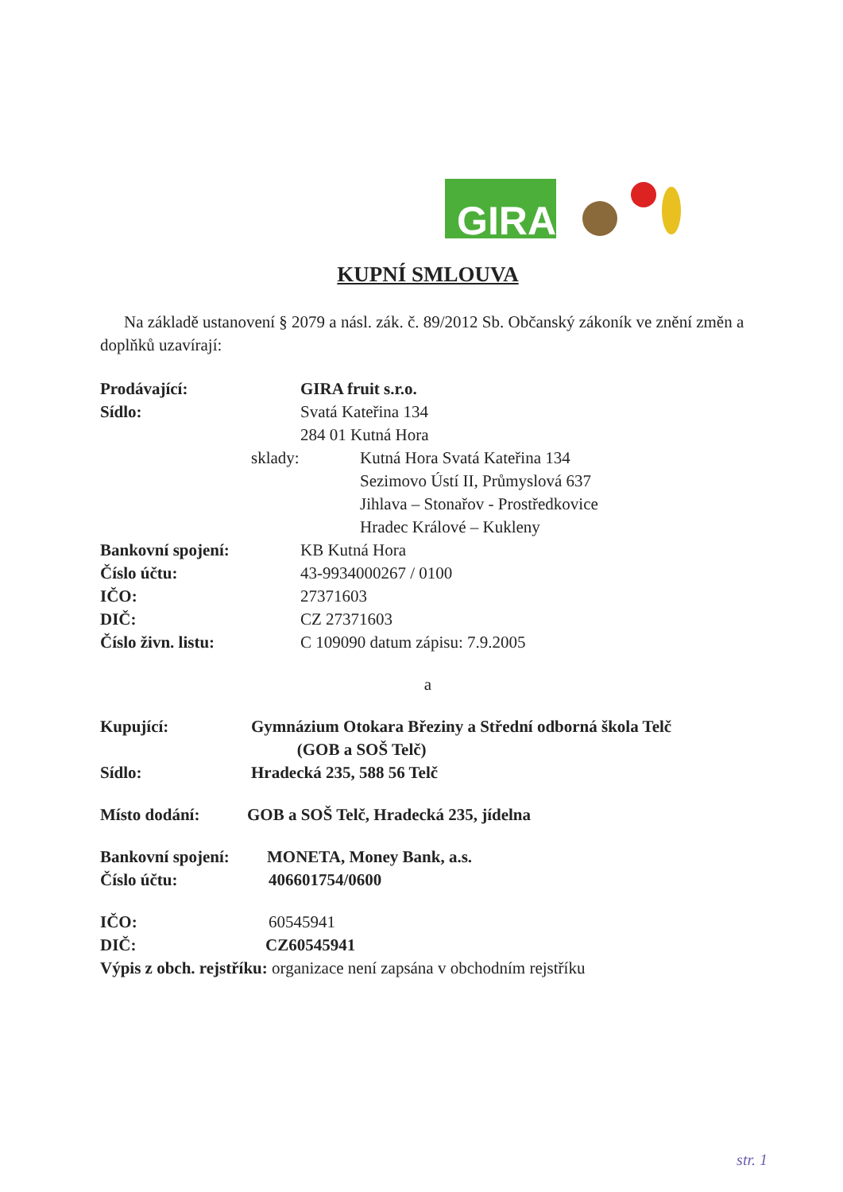GIRA
KUPNÍ SMLOUVA
Na základě ustanovení § 2079 a násl. zák. č. 89/2012 Sb. Občanský zákoník ve znění změn a doplňků uzavírají:
Prodávající: GIRA fruit s.r.o.
Sídlo: Svatá Kateřina 134
284 01 Kutná Hora
sklady: Kutná Hora Svatá Kateřina 134
Sezimovo Ústí II, Průmyslová 637
Jihlava – Stonařov - Prostředkovice
Hradec Králové – Kukleny
Bankovní spojení: KB Kutná Hora
Číslo účtu: 43-9934000267 / 0100
IČO: 27371603
DIČ: CZ 27371603
Číslo živn. listu: C 109090 datum zápisu: 7.9.2005
a
Kupující: Gymnázium Otokara Březiny a Střední odborná škola Telč
(GOB a SOŠ Telč)
Sídlo: Hradecká 235, 588 56 Telč
Místo dodání: GOB a SOŠ Telč, Hradecká 235, jídelna
Bankovní spojení: MONETA, Money Bank, a.s.
Číslo účtu: 406601754/0600
IČO: 60545941
DIČ: CZ60545941
Výpis z obch. rejstříku: organizace není zapsána v obchodním rejstříku
str. 1